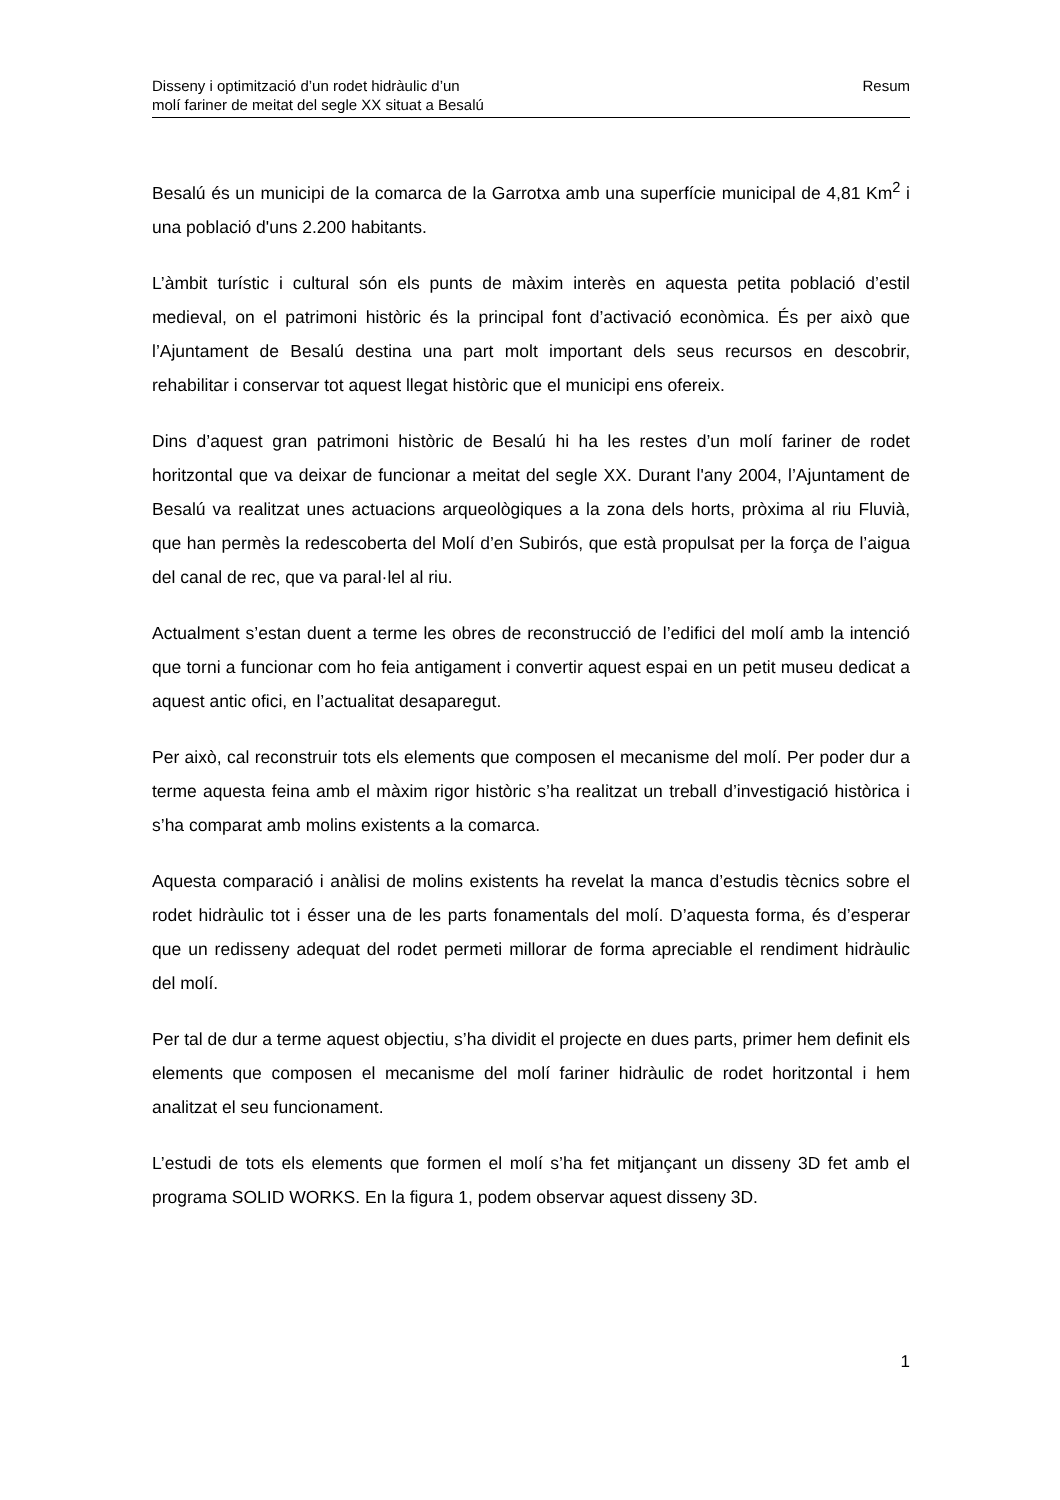Disseny i optimització d’un rodet hidràulic d’un
molí fariner de meitat del segle XX situat a Besalú
Resum
Besalú és un municipi de la comarca de la Garrotxa amb una superfície municipal de 4,81 Km<sup>2</sup> i una població d'uns 2.200 habitants.
L’àmbit turístic i cultural són els punts de màxim interès en aquesta petita població d’estil medieval, on el patrimoni històric és la principal font d’activació econòmica. És per això que l’Ajuntament de Besalú destina una part molt important dels seus recursos en descobrir, rehabilitar i conservar tot aquest llegat històric que el municipi ens ofereix.
Dins d’aquest gran patrimoni històric de Besalú hi ha les restes d’un molí fariner de rodet horitzontal que va deixar de funcionar a meitat del segle XX. Durant l'any 2004, l’Ajuntament de Besalú va realitzat unes actuacions arqueològiques a la zona dels horts, pròxima al riu Fluvià, que han permès la redescoberta del Molí d’en Subirós, que està propulsat per la força de l’aigua del canal de rec, que va paral·lel al riu.
Actualment s’estan duent a terme les obres de reconstrucció de l’edifici del molí amb la intenció que torni a funcionar com ho feia antigament i convertir aquest espai en un petit museu dedicat a aquest antic ofici, en l’actualitat desaparegut.
Per això, cal reconstruir tots els elements que composen el mecanisme del molí. Per poder dur a terme aquesta feina amb el màxim rigor històric s’ha realitzat un treball d’investigació històrica i s’ha comparat amb molins existents a la comarca.
Aquesta comparació i anàlisi de molins existents ha revelat la manca d’estudis tècnics sobre el rodet hidràulic tot i ésser una de les parts fonamentals del molí. D’aquesta forma, és d’esperar que un redisseny adequat del rodet permeti millorar de forma apreciable el rendiment hidràulic del molí.
Per tal de dur a terme aquest objectiu, s’ha dividit el projecte en dues parts, primer hem definit els elements que composen el mecanisme del molí fariner hidràulic de rodet horitzontal i hem analitzat el seu funcionament.
L’estudi de tots els elements que formen el molí s’ha fet mitjançant un disseny 3D fet amb el programa SOLID WORKS. En la figura 1, podem observar aquest disseny 3D.
1